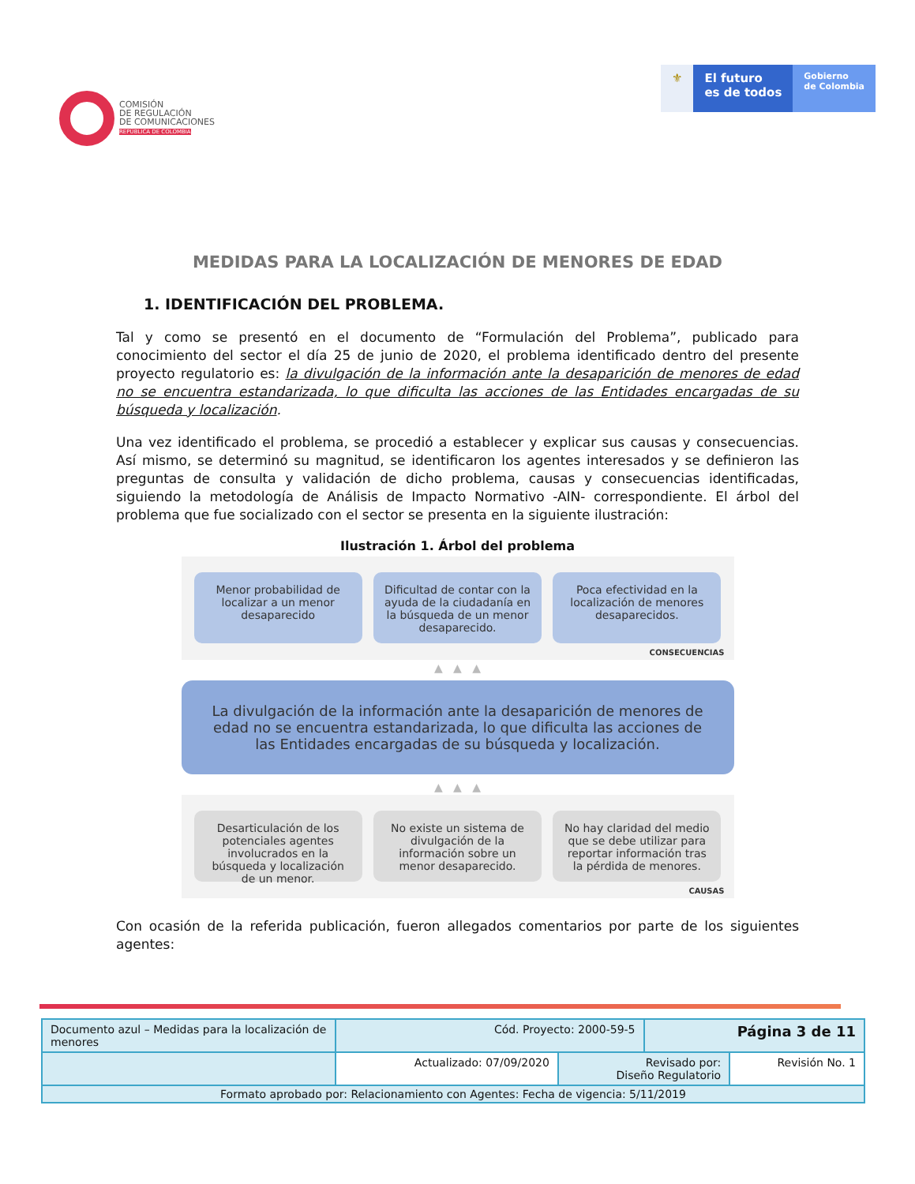COMISIÓN
DE REGULACIÓN
DE COMUNICACIONES
REPÚBLICA DE COLOMBIA
⚜ El futuro
es de todos
Gobierno
de Colombia
MEDIDAS PARA LA LOCALIZACIÓN DE MENORES DE EDAD
1. IDENTIFICACIÓN DEL PROBLEMA.
Tal y como se presentó en el documento de “Formulación del Problema”, publicado para conocimiento del sector el día 25 de junio de 2020, el problema identificado dentro del presente proyecto regulatorio es: la divulgación de la información ante la desaparición de menores de edad no se encuentra estandarizada, lo que dificulta las acciones de las Entidades encargadas de su búsqueda y localización.
Una vez identificado el problema, se procedió a establecer y explicar sus causas y consecuencias. Así mismo, se determinó su magnitud, se identificaron los agentes interesados y se definieron las preguntas de consulta y validación de dicho problema, causas y consecuencias identificadas, siguiendo la metodología de Análisis de Impacto Normativo -AIN- correspondiente. El árbol del problema que fue socializado con el sector se presenta en la siguiente ilustración:
Ilustración 1. Árbol del problema
Menor probabilidad de localizar a un menor desaparecido
Dificultad de contar con la ayuda de la ciudadanía en la búsqueda de un menor desaparecido.
Poca efectividad en la localización de menores desaparecidos.
CONSECUENCIAS
▲ ▲ ▲
La divulgación de la información ante la desaparición de menores de edad no se encuentra estandarizada, lo que dificulta las acciones de las Entidades encargadas de su búsqueda y localización.
▲ ▲ ▲
Desarticulación de los potenciales agentes involucrados en la búsqueda y localización de un menor.
No existe un sistema de divulgación de la información sobre un menor desaparecido.
No hay claridad del medio que se debe utilizar para reportar información tras la pérdida de menores.
CAUSAS
Con ocasión de la referida publicación, fueron allegados comentarios por parte de los siguientes agentes:
| Documento azul – Medidas para la localización de menores | Cód. Proyecto: 2000-59-5 | | Página 3 de 11 | |
| | Actualizado: 07/09/2020 | Revisado por: Diseño Regulatorio | | Revisión No. 1 |
| Formato aprobado por: Relacionamiento con Agentes: Fecha de vigencia: 5/11/2019 | | | | |